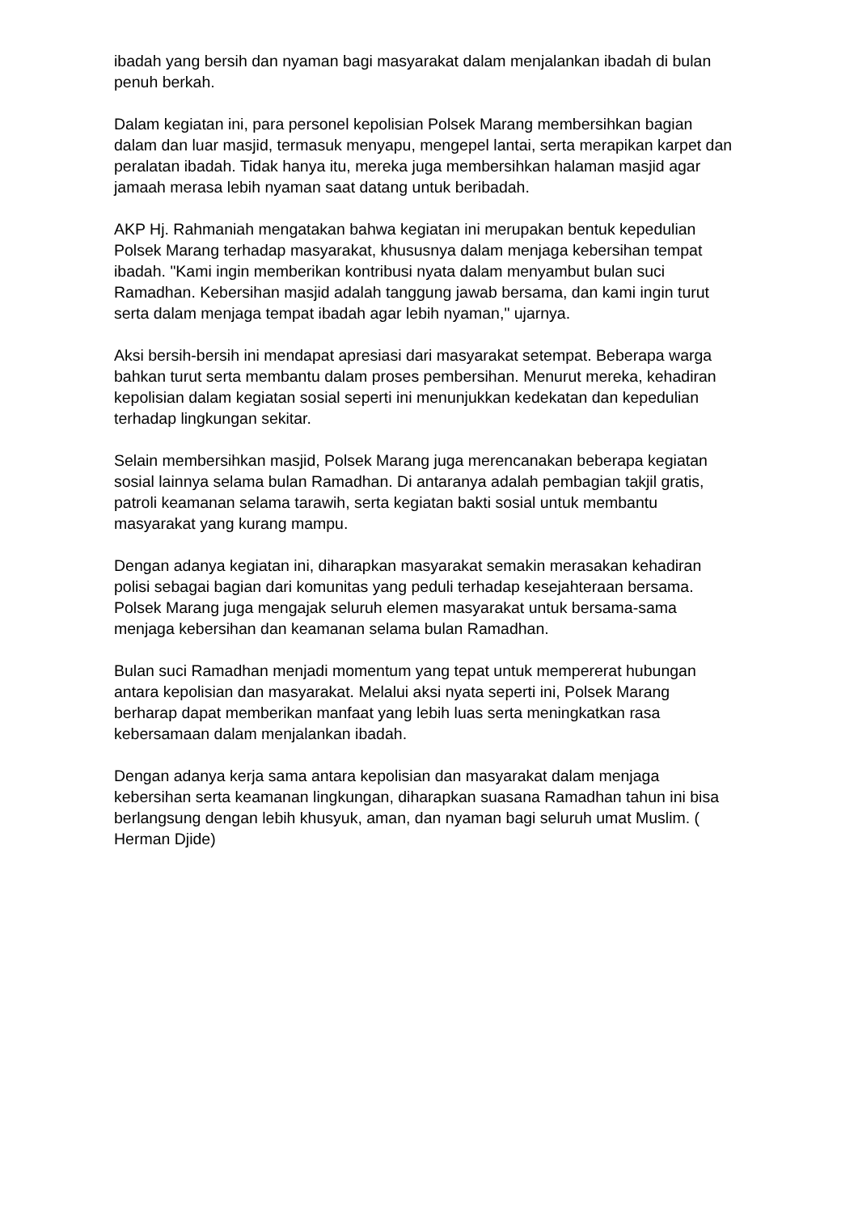ibadah yang bersih dan nyaman bagi masyarakat dalam menjalankan ibadah di bulan penuh berkah.
Dalam kegiatan ini, para personel kepolisian Polsek Marang membersihkan bagian dalam dan luar masjid, termasuk menyapu, mengepel lantai, serta merapikan karpet dan peralatan ibadah. Tidak hanya itu, mereka juga membersihkan halaman masjid agar jamaah merasa lebih nyaman saat datang untuk beribadah.
AKP Hj. Rahmaniah mengatakan bahwa kegiatan ini merupakan bentuk kepedulian Polsek Marang terhadap masyarakat, khususnya dalam menjaga kebersihan tempat ibadah. "Kami ingin memberikan kontribusi nyata dalam menyambut bulan suci Ramadhan. Kebersihan masjid adalah tanggung jawab bersama, dan kami ingin turut serta dalam menjaga tempat ibadah agar lebih nyaman," ujarnya.
Aksi bersih-bersih ini mendapat apresiasi dari masyarakat setempat. Beberapa warga bahkan turut serta membantu dalam proses pembersihan. Menurut mereka, kehadiran kepolisian dalam kegiatan sosial seperti ini menunjukkan kedekatan dan kepedulian terhadap lingkungan sekitar.
Selain membersihkan masjid, Polsek Marang juga merencanakan beberapa kegiatan sosial lainnya selama bulan Ramadhan. Di antaranya adalah pembagian takjil gratis, patroli keamanan selama tarawih, serta kegiatan bakti sosial untuk membantu masyarakat yang kurang mampu.
Dengan adanya kegiatan ini, diharapkan masyarakat semakin merasakan kehadiran polisi sebagai bagian dari komunitas yang peduli terhadap kesejahteraan bersama. Polsek Marang juga mengajak seluruh elemen masyarakat untuk bersama-sama menjaga kebersihan dan keamanan selama bulan Ramadhan.
Bulan suci Ramadhan menjadi momentum yang tepat untuk mempererat hubungan antara kepolisian dan masyarakat. Melalui aksi nyata seperti ini, Polsek Marang berharap dapat memberikan manfaat yang lebih luas serta meningkatkan rasa kebersamaan dalam menjalankan ibadah.
Dengan adanya kerja sama antara kepolisian dan masyarakat dalam menjaga kebersihan serta keamanan lingkungan, diharapkan suasana Ramadhan tahun ini bisa berlangsung dengan lebih khusyuk, aman, dan nyaman bagi seluruh umat Muslim. ( Herman Djide)